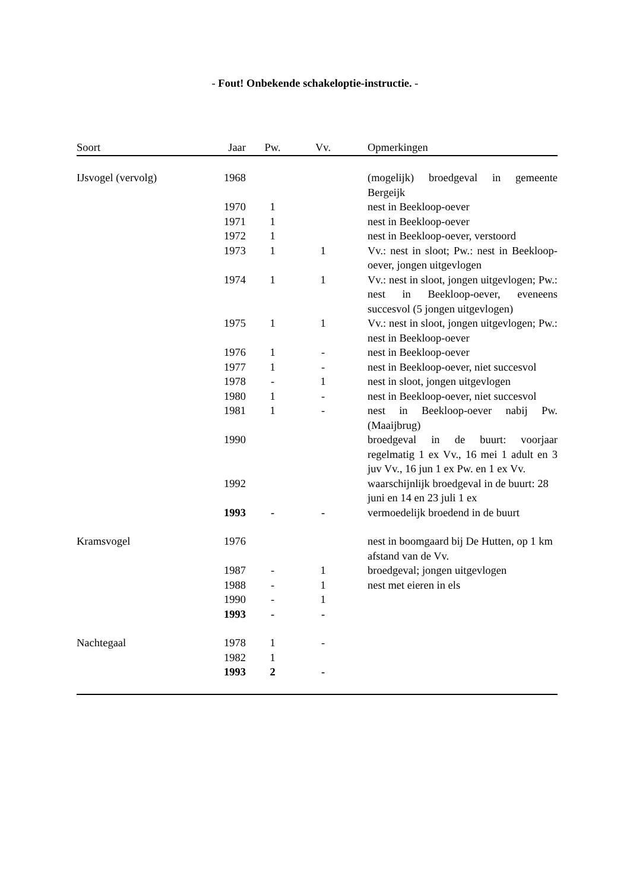- Fout! Onbekende schakeloptie-instructie. -
| Soort | Jaar | Pw. | Vv. | | Opmerkingen |
| --- | --- | --- | --- | --- | --- |
| IJsvogel (vervolg) | 1968 | | | | (mogelijk) broedgeval in gemeente Bergeijk |
| | 1970 | 1 | | | nest in Beekloop-oever |
| | 1971 | 1 | | | nest in Beekloop-oever |
| | 1972 | 1 | | | nest in Beekloop-oever, verstoord |
| | 1973 | 1 | 1 | | Vv.: nest in sloot; Pw.: nest in Beekloop-oever, jongen uitgevlogen |
| | 1974 | 1 | 1 | | Vv.: nest in sloot, jongen uitgevlogen; Pw.: nest in Beekloop-oever, eveneens succesvol (5 jongen uitgevlogen) |
| | 1975 | 1 | 1 | | Vv.: nest in sloot, jongen uitgevlogen; Pw.: nest in Beekloop-oever |
| | 1976 | 1 | - | | nest in Beekloop-oever |
| | 1977 | 1 | - | | nest in Beekloop-oever, niet succesvol |
| | 1978 | - | 1 | | nest in sloot, jongen uitgevlogen |
| | 1980 | 1 | - | | nest in Beekloop-oever, niet succesvol |
| | 1981 | 1 | - | | nest in Beekloop-oever nabij Pw. (Maaijbrug) |
| | 1990 | | | | broedgeval in de buurt: voorjaar regelmatig 1 ex Vv., 16 mei 1 adult en 3 juv Vv., 16 jun 1 ex Pw. en 1 ex Vv. |
| | 1992 | | | | waarschijnlijk broedgeval in de buurt: 28 juni en 14 en 23 juli 1 ex |
| | 1993 | - | - | | vermoedelijk broedend in de buurt |
| Kramsvogel | 1976 | | | | nest in boomgaard bij De Hutten, op 1 km afstand van de Vv. |
| | 1987 | - | 1 | | broedgeval; jongen uitgevlogen |
| | 1988 | - | 1 | | nest met eieren in els |
| | 1990 | - | 1 | | |
| | 1993 | - | - | | |
| Nachtegaal | 1978 | 1 | - | | |
| | 1982 | 1 | | | |
| | 1993 | 2 | - | | |